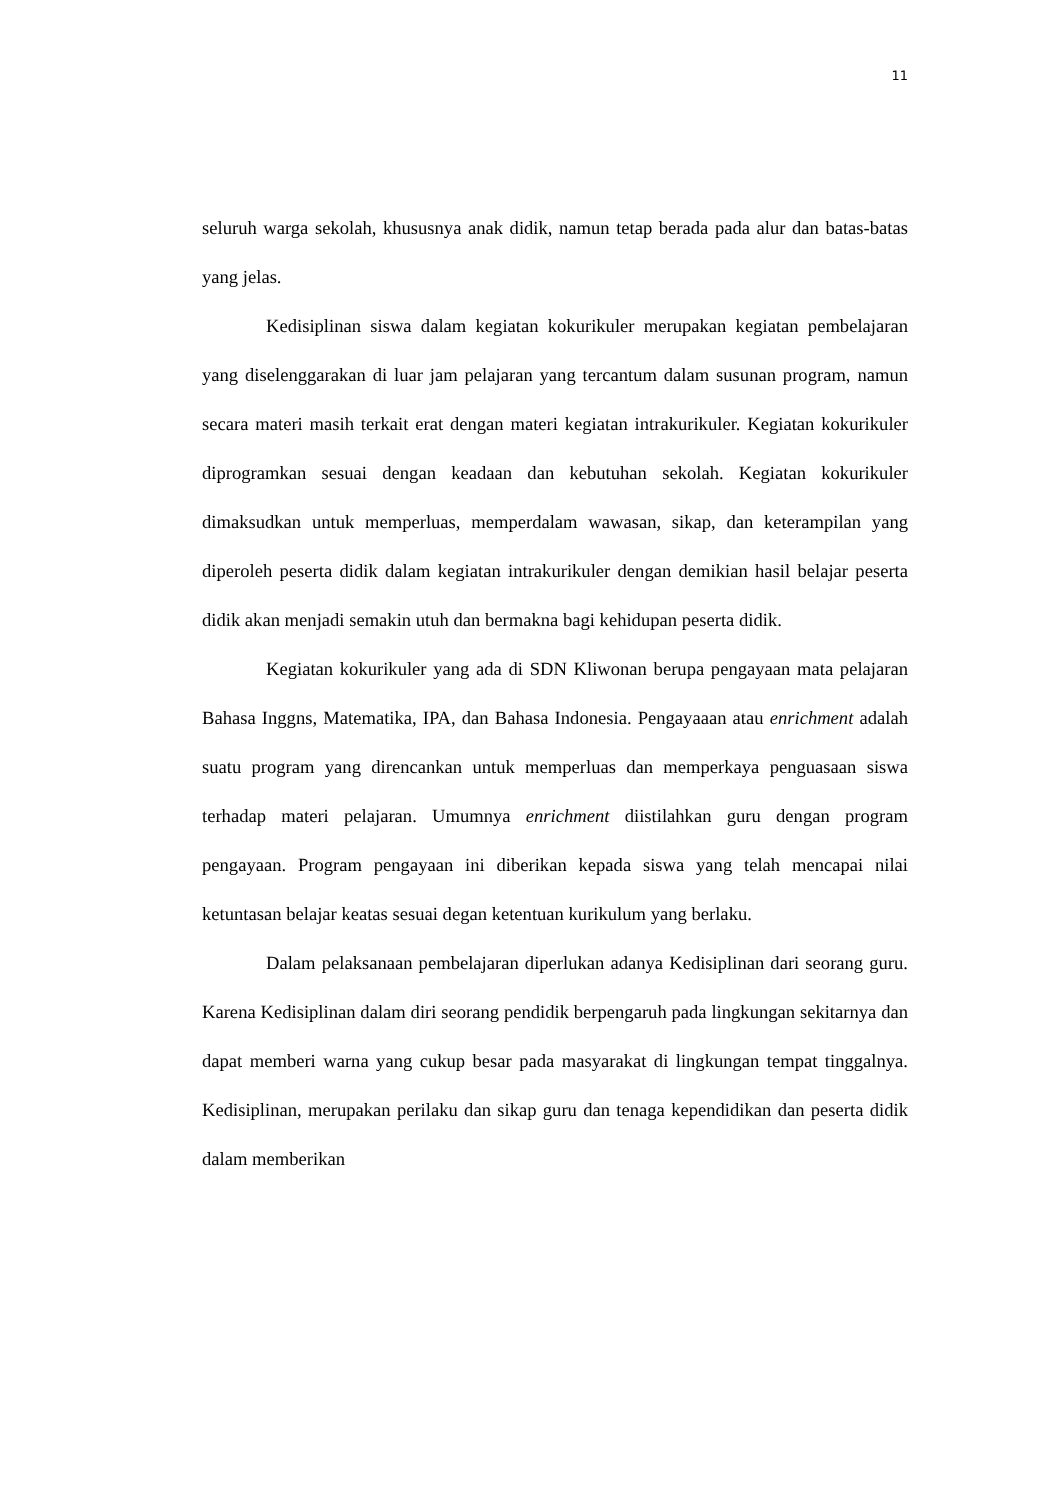11
seluruh warga sekolah, khususnya anak didik, namun tetap berada pada alur dan batas-batas yang jelas.
Kedisiplinan siswa dalam kegiatan kokurikuler merupakan kegiatan pembelajaran yang diselenggarakan di luar jam pelajaran yang tercantum dalam susunan program, namun secara materi masih terkait erat dengan materi kegiatan intrakurikuler. Kegiatan kokurikuler diprogramkan sesuai dengan keadaan dan kebutuhan sekolah. Kegiatan kokurikuler dimaksudkan untuk memperluas, memperdalam wawasan, sikap, dan keterampilan yang diperoleh peserta didik dalam kegiatan intrakurikuler dengan demikian hasil belajar peserta didik akan menjadi semakin utuh dan bermakna bagi kehidupan peserta didik.
Kegiatan kokurikuler yang ada di SDN Kliwonan berupa pengayaan mata pelajaran Bahasa Inggns, Matematika, IPA, dan Bahasa Indonesia. Pengayaaan atau enrichment adalah suatu program yang direncankan untuk memperluas dan memperkaya penguasaan siswa terhadap materi pelajaran. Umumnya enrichment diistilahkan guru dengan program pengayaan. Program pengayaan ini diberikan kepada siswa yang telah mencapai nilai ketuntasan belajar keatas sesuai degan ketentuan kurikulum yang berlaku.
Dalam pelaksanaan pembelajaran diperlukan adanya Kedisiplinan dari seorang guru. Karena Kedisiplinan dalam diri seorang pendidik berpengaruh pada lingkungan sekitarnya dan dapat memberi warna yang cukup besar pada masyarakat di lingkungan tempat tinggalnya. Kedisiplinan, merupakan perilaku dan sikap guru dan tenaga kependidikan dan peserta didik dalam memberikan